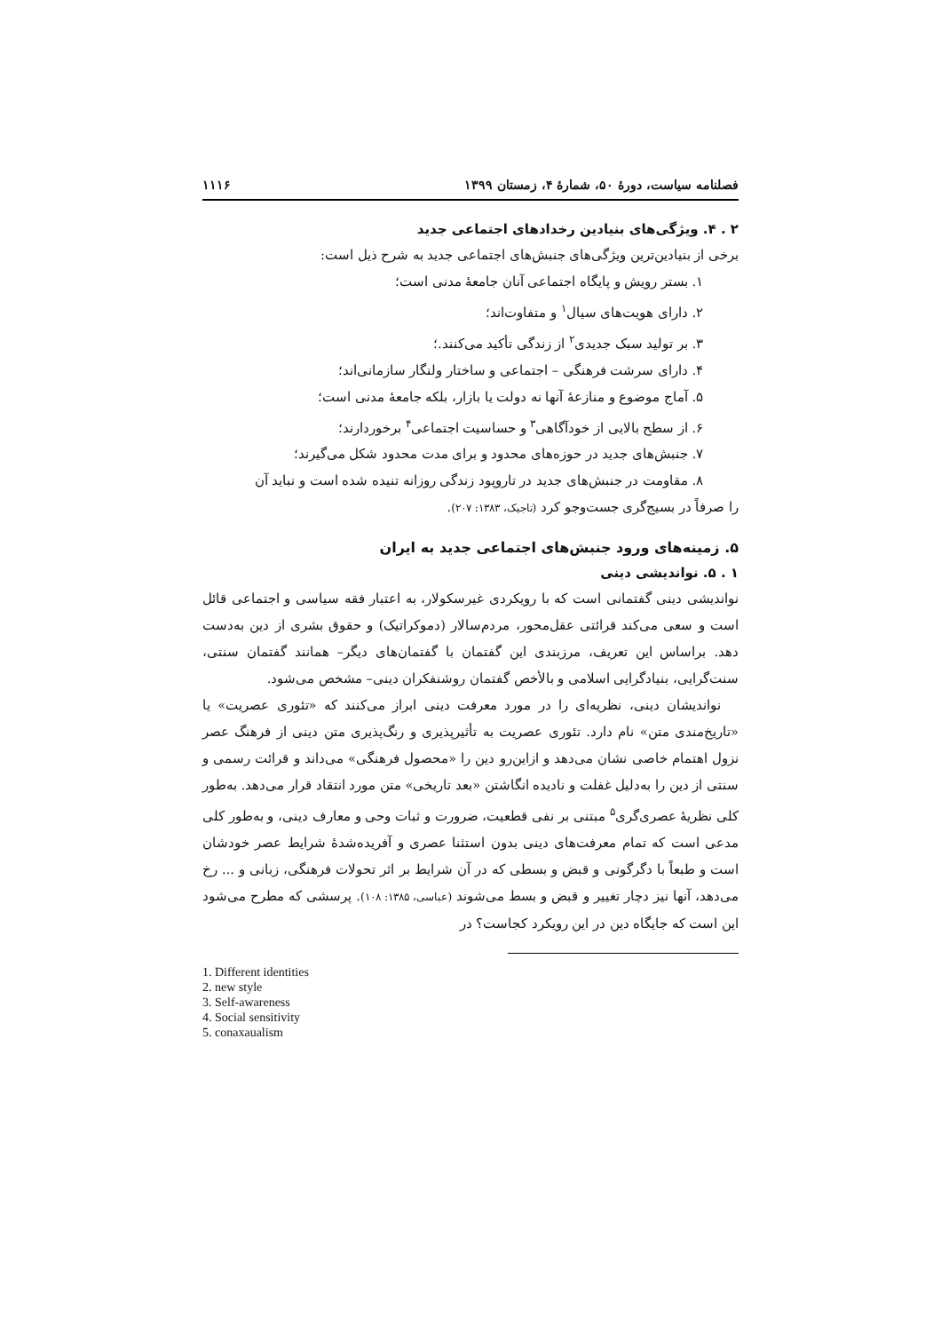فصلنامه سیاست، دورهٔ ۵۰، شمارهٔ ۴، زمستان ۱۳۹۹ ۱۱۱۶
۲ . ۴. ویژگی‌های بنیادین رخدادهای اجتماعی جدید
برخی از بنیادین‌ترین ویژگی‌های جنبش‌های اجتماعی جدید به شرح ذیل است:
۱. بستر رویش و پایگاه اجتماعی آنان جامعهٔ مدنی است؛
۲. دارای هویت‌های سیال<sup>۱</sup> و متفاوت‌اند؛
۳. بر تولید سبک جدیدی<sup>۲</sup> از زندگی تأکید می‌کنند.؛
۴. دارای سرشت فرهنگی – اجتماعی و ساختار ولنگار سازمانی‌اند؛
۵. آماج موضوع و منازعهٔ آنها نه دولت یا بازار، بلکه جامعهٔ مدنی است؛
۶. از سطح بالایی از خودآگاهی<sup>۳</sup> و حساسیت اجتماعی<sup>۴</sup> برخوردارند؛
۷. جنبش‌های جدید در حوزه‌های محدود و برای مدت محدود شکل می‌گیرند؛
۸. مقاومت در جنبش‌های جدید در تاروپود زندگی روزانه تنیده شده است و نباید آن
را صرفاً در بسیج‌گری جست‌وجو کرد (تاجیک، ۱۳۸۳: ۲۰۷).
۵. زمینه‌های ورود جنبش‌های اجتماعی جدید به ایران
۱ . ۵. نواندیشی دینی
نواندیشی دینی گفتمانی است که با رویکردی غیرسکولار، به اعتبار فقه سیاسی و اجتماعی قائل است و سعی می‌کند قرائتی عقل‌محور، مردم‌سالار (دموکراتیک) و حقوق بشری از دین به‌دست دهد. براساس این تعریف، مرزبندی این گفتمان با گفتمان‌های دیگر– همانند گفتمان سنتی، سنت‌گرایی، بنیادگرایی اسلامی و بالأخص گفتمان روشنفکران دینی– مشخص می‌شود.
نواندیشان دینی، نظریه‌ای را در مورد معرفت دینی ابراز می‌کنند که «تئوری عصریت» یا «تاریخ‌مندی متن» نام دارد. تئوری عصریت به تأثیرپذیری و رنگ‌پذیری متن دینی از فرهنگ عصر نزول اهتمام خاصی نشان می‌دهد و ازاین‌رو دین را «محصول فرهنگی» می‌داند و قرائت رسمی و سنتی از دین را به‌دلیل غفلت و نادیده انگاشتن «بعد تاریخی» متن مورد انتقاد قرار می‌دهد. به‌طور کلی نظریهٔ عصری‌گری<sup>۵</sup> مبتنی بر نفی قطعیت، ضرورت و ثبات وحی و معارف دینی، و به‌طور کلی مدعی است که تمام معرفت‌های دینی بدون استثنا عصری و آفریده‌شدهٔ شرایط عصر خودشان است و طبعاً با دگرگونی و قبض و بسطی که در آن شرایط بر اثر تحولات فرهنگی، زبانی و ... رخ می‌دهد، آنها نیز دچار تغییر و قبض و بسط می‌شوند (عباسی، ۱۳۸۵: ۱۰۸). پرسشی که مطرح می‌شود این است که جایگاه دین در این رویکرد کجاست؟ در
1. Different identities
2. new style
3. Self-awareness
4. Social sensitivity
5. conaxaualism